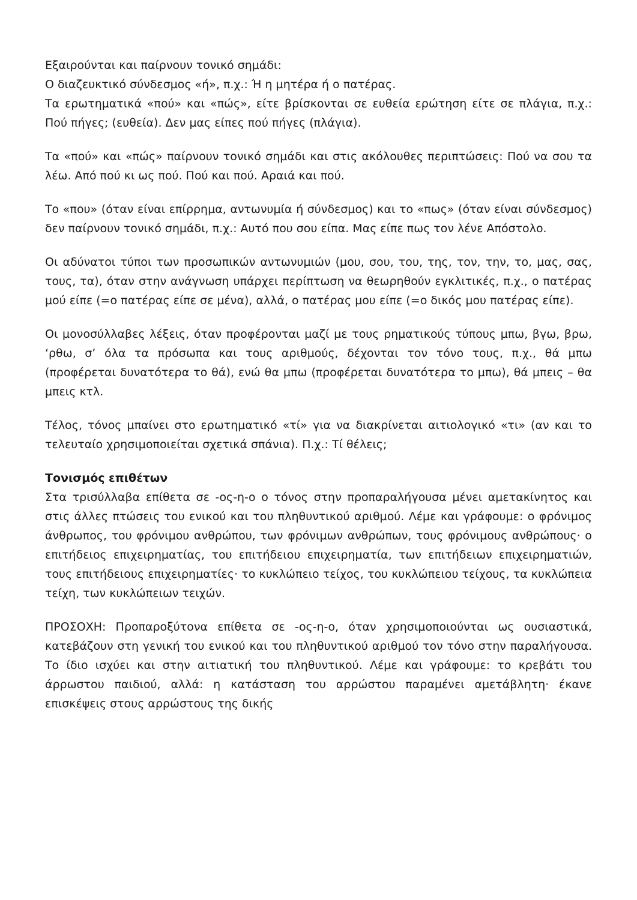Εξαιρούνται και παίρνουν τονικό σημάδι:
Ο διαζευκτικό σύνδεσμος «ή», π.χ.: Ή η μητέρα ή ο πατέρας.
Τα ερωτηματικά «πού» και «πώς», είτε βρίσκονται σε ευθεία ερώτηση είτε σε πλάγια, π.χ.: Πού πήγες; (ευθεία). Δεν μας είπες πού πήγες (πλάγια).
Τα «πού» και «πώς» παίρνουν τονικό σημάδι και στις ακόλουθες περιπτώσεις: Πού να σου τα λέω. Από πού κι ως πού. Πού και πού. Αραιά και πού.
Το «που» (όταν είναι επίρρημα, αντωνυμία ή σύνδεσμος) και το «πως» (όταν είναι σύνδεσμος) δεν παίρνουν τονικό σημάδι, π.χ.: Αυτό που σου είπα. Μας είπε πως τον λένε Απόστολο.
Οι αδύνατοι τύποι των προσωπικών αντωνυμιών (μου, σου, του, της, τον, την, το, μας, σας, τους, τα), όταν στην ανάγνωση υπάρχει περίπτωση να θεωρηθούν εγκλιτικές, π.χ., ο πατέρας μού είπε (=ο πατέρας είπε σε μένα), αλλά, ο πατέρας μου είπε (=ο δικός μου πατέρας είπε).
Οι μονοσύλλαβες λέξεις, όταν προφέρονται μαζί με τους ρηματικούς τύπους μπω, βγω, βρω, ‘ρθω, σ’ όλα τα πρόσωπα και τους αριθμούς, δέχονται τον τόνο τους, π.χ., θά μπω (προφέρεται δυνατότερα το θά), ενώ θα μπω (προφέρεται δυνατότερα το μπω), θά μπεις – θα μπεις κτλ.
Τέλος, τόνος μπαίνει στο ερωτηματικό «τί» για να διακρίνεται αιτιολογικό «τι» (αν και το τελευταίο χρησιμοποιείται σχετικά σπάνια). Π.χ.: Τί θέλεις;
Τονισμός επιθέτων
Στα τρισύλλαβα επίθετα σε -ος-η-ο ο τόνος στην προπαραλήγουσα μένει αμετακίνητος και στις άλλες πτώσεις του ενικού και του πληθυντικού αριθμού. Λέμε και γράφουμε: ο φρόνιμος άνθρωπος, του φρόνιμου ανθρώπου, των φρόνιμων ανθρώπων, τους φρόνιμους ανθρώπους· ο επιτήδειος επιχειρηματίας, του επιτήδειου επιχειρηματία, των επιτήδειων επιχειρηματιών, τους επιτήδειους επιχειρηματίες· το κυκλώπειο τείχος, του κυκλώπειου τείχους, τα κυκλώπεια τείχη, των κυκλώπειων τειχών.
ΠΡΟΣΟΧΗ: Προπαροξύτονα επίθετα σε -ος-η-ο, όταν χρησιμοποιούνται ως ουσιαστικά, κατεβάζουν στη γενική του ενικού και του πληθυντικού αριθμού τον τόνο στην παραλήγουσα. Το ίδιο ισχύει και στην αιτιατική του πληθυντικού. Λέμε και γράφουμε: το κρεβάτι του άρρωστου παιδιού, αλλά: η κατάσταση του αρρώστου παραμένει αμετάβλητη· έκανε επισκέψεις στους αρρώστους της δικής